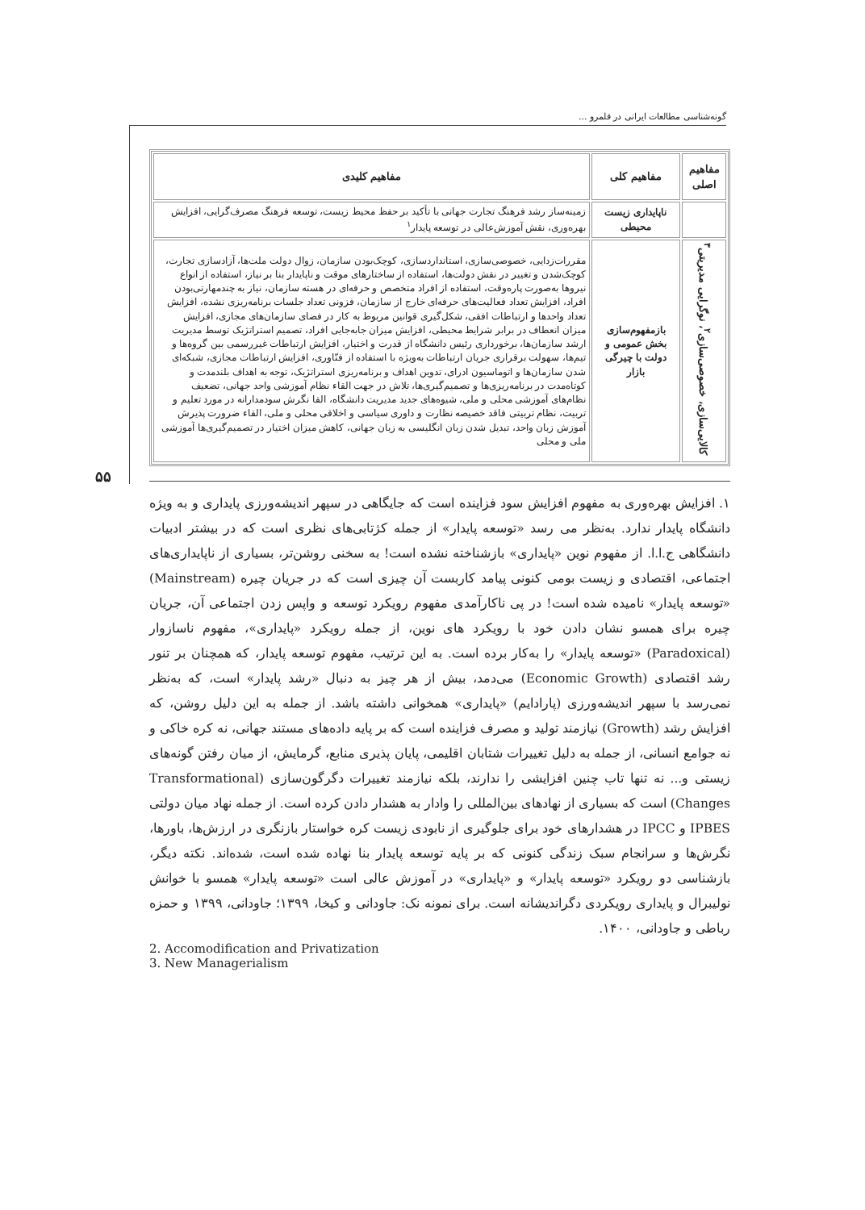گونه‌شناسی مطالعات ایرانی در قلمرو ...
۵۵
| مفاهیم اصلی | مفاهیم کلی | مفاهیم کلیدی |
| --- | --- | --- |
| | ناپایداری زیست محیطی | زمینه‌ساز رشد فرهنگ تجارت جهانی با تأکید بر حفظ محیط زیست، توسعه فرهنگ مصرف‌گرایی، افزایش بهره‌وری، نقش آموزش‌عالی در توسعه پایدار<sup>۱</sup> |
| کالایی‌سازی، خصوصی‌سازی<sup>۲</sup>، نوگرایی مدیریتی<sup>۳</sup> | بازمفهوم‌سازی بخش عمومی و دولت با چیرگی بازار | مقررات‌زدایی، خصوصی‌سازی، استانداردسازی، کوچک‌بودن سازمان، زوال دولت ملت‌ها، آزادسازی تجارت، کوچک‌شدن و تغییر در نقش دولت‌ها، استفاده از ساختارهای موقت و ناپایدار بنا بر نیاز، استفاده از انواع نیروها به‌صورت پاره‌وقت، استفاده از افراد متخصص و حرفه‌ای در هسته سازمان، نیاز به چندمهارتی‌بودن افراد، افزایش تعداد فعالیت‌های حرفه‌ای خارج از سازمان، فزونی تعداد جلسات برنامه‌ریزی نشده، افزایش تعداد واحدها و ارتباطات افقی، شکل‌گیری قوانین مربوط به کار در فضای سازمان‌های مجازی، افزایش میزان انعطاف در برابر شرایط محیطی، افزایش میزان جابه‌جایی افراد، تصمیم استراتژیک توسط مدیریت ارشد سازمان‌ها، برخورداری رئیس دانشگاه از قدرت و اختیار، افزایش ارتباطات غیررسمی بین گروه‌ها و تیم‌ها، سهولت برقراری جریان ارتباطات به‌ویژه با استفاده از فنّاوری، افزایش ارتباطات مجازی، شبکه‌ای شدن سازمان‌ها و اتوماسیون ادرای، تدوین اهداف و برنامه‌ریزی استراتژیک، توجه به اهداف بلندمدت و کوتاه‌مدت در برنامه‌ریزی‌ها و تصمیم‌گیری‌ها، تلاش در جهت القاء نظام آموزشی واحد جهانی، تضعیف نظام‌های آموزشی محلی و ملی، شیوه‌های جدید مدیریت دانشگاه، القا نگرش سودمدارانه در مورد تعلیم و تربیت، نظام تربیتی فاقد خصیصه نظارت و داوری سیاسی و اخلاقی محلی و ملی، القاء ضرورت پذیرش آموزش زبان واحد، تبدیل شدن زبان انگلیسی به زبان جهانی، کاهش میزان اختیار در تصمیم‌گیری‌ها آموزشی ملی و محلی |
۱. افزایش بهره‌وری به مفهوم افزایش سود فزاینده است که جایگاهی در سپهر اندیشه‌ورزی پایداری و به ویژه دانشگاه پایدار ندارد. به‌نظر می رسد «توسعه پایدار» از جمله کژتابی‌های نظری است که در بیشتر ادبیات دانشگاهی ج.ا.ا. از مفهوم نوین «پایداری» بازشناخته نشده است! به سخنی روشن‌تر، بسیاری از ناپایداری‌های اجتماعی، اقتصادی و زیست بومی کنونی پیامد کاربست آن چیزی است که در جریان چیره (Mainstream) «توسعه پایدار» نامیده شده است! در پی ناکارآمدی مفهوم رویکرد توسعه و واپس زدن اجتماعی آن، جریان چیره برای همسو نشان دادن خود با رویکرد های نوین، از جمله رویکرد «پایداری»، مفهوم ناسازوار (Paradoxical) «توسعه پایدار» را به‌کار برده است. به این ترتیب، مفهوم توسعه پایدار، که همچنان بر تنور رشد اقتصادی (Economic Growth) می‌دمد، بیش از هر چیز به دنبال «رشد پایدار» است، که به‌نظر نمی‌رسد با سپهر اندیشه‌ورزی (پارادایم) «پایداری» همخوانی داشته باشد. از جمله به این دلیل روشن، که افزایش رشد (Growth) نیازمند تولید و مصرف فزاینده است که بر پایه داده‌های مستند جهانی، نه کره خاکی و نه جوامع انسانی، از جمله به دلیل تغییرات شتابان اقلیمی، پایان پذیری منابع، گرمایش، از میان رفتن گونه‌های زیستی و... نه تنها تاب چنین افزایشی را ندارند، بلکه نیازمند تغییرات دگرگون‌سازی (Transformational Changes) است که بسیاری از نهادهای بین‌المللی را وادار به هشدار دادن کرده است. از جمله نهاد میان دولتی IPBES و IPCC در هشدارهای خود برای جلوگیری از نابودی زیست کره خواستار بازنگری در ارزش‌ها، باورها، نگرش‌ها و سرانجام سبک زندگی کنونی که بر پایه توسعه پایدار بنا نهاده شده است، شده‌اند. نکته دیگر، بازشناسی دو رویکرد «توسعه پایدار» و «پایداری» در آموزش عالی است «توسعه پایدار» همسو با خوانش نولیبرال و پایداری رویکردی دگراندیشانه است. برای نمونه نک: جاودانی و کیخا، ۱۳۹۹؛ جاودانی، ۱۳۹۹ و حمزه رباطی و جاودانی، ۱۴۰۰.
2. Accomodification and Privatization
3. New Managerialism